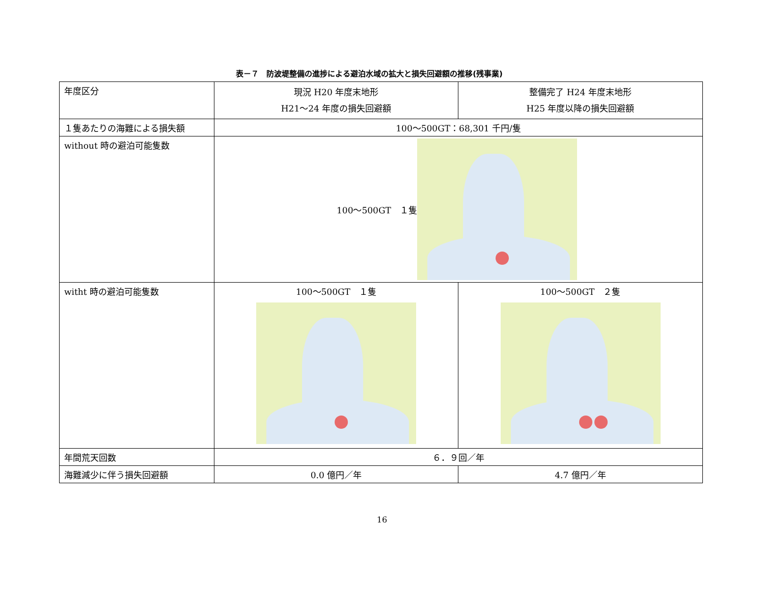表－７　防波堤整備の進捗による避泊水域の拡大と損失回避額の推移(残事業)
| 年度区分 | 現況 H20 年度末地形 H21～24 年度の損失回避額 | 整備完了 H24 年度末地形 H25 年度以降の損失回避額 |
| １隻あたりの海難による損失額 | 100～500GT：68,301 千円/隻 | |
| without 時の避泊可能隻数 | 100～500GT １隻 | |
| witht 時の避泊可能隻数 | 100～500GT １隻 | 100～500GT ２隻 |
| 年間荒天回数 | ６．９回／年 | |
| 海難減少に伴う損失回避額 | 0.0 億円／年 | 4.7 億円／年 |
16